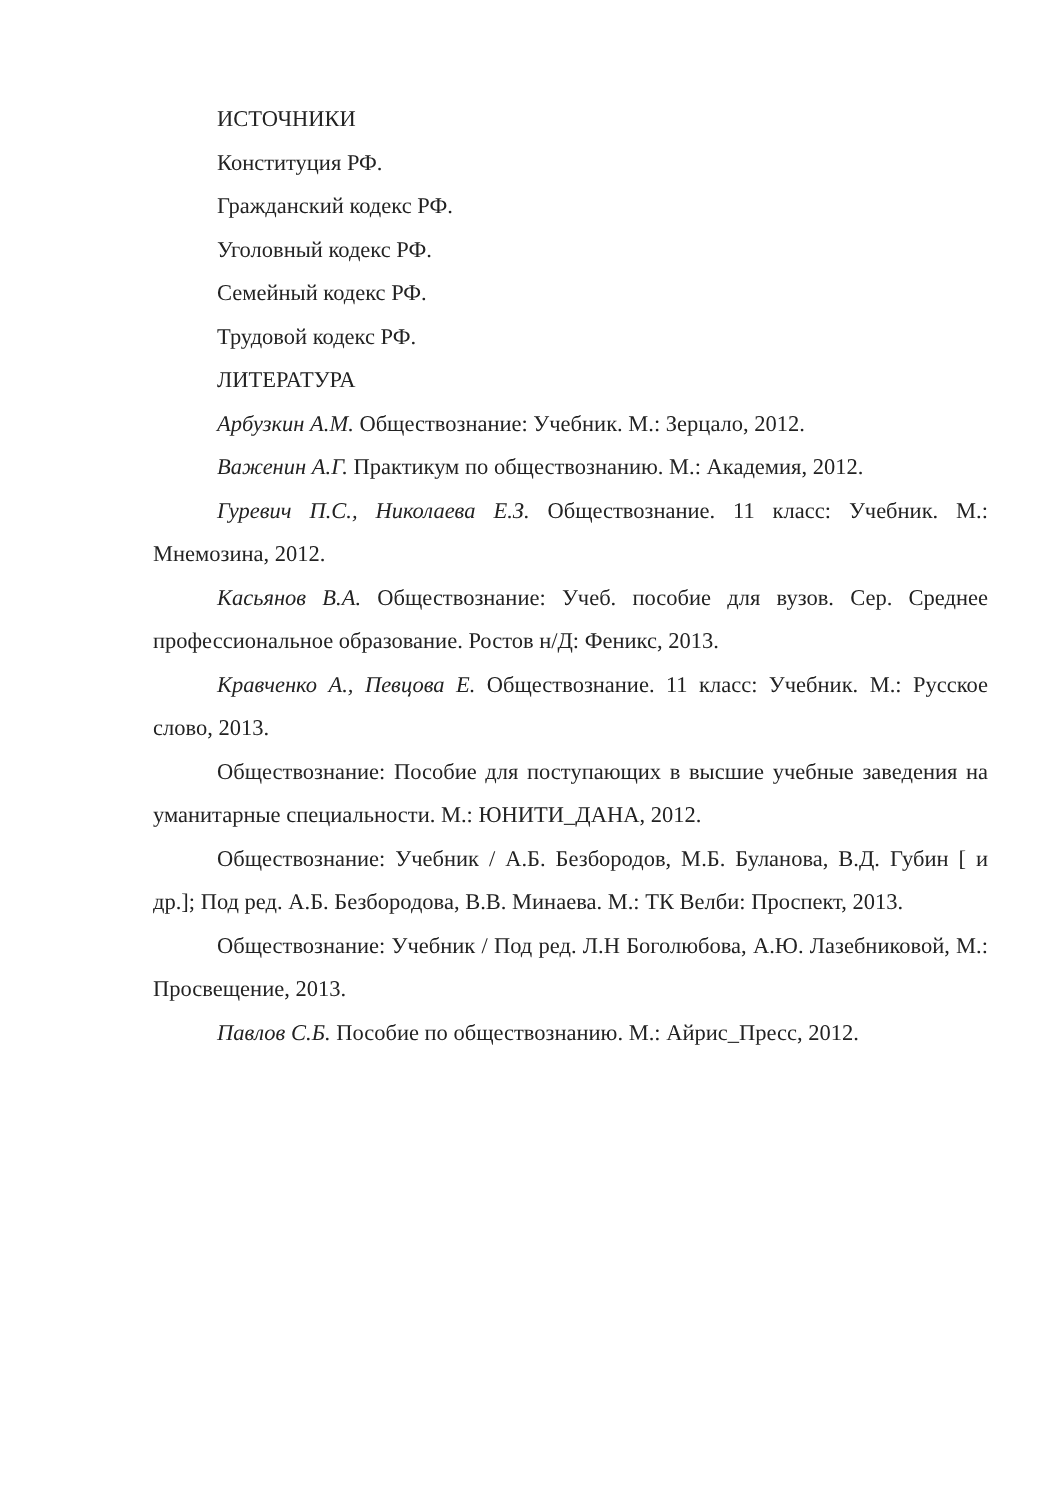ИСТОЧНИКИ
Конституция РФ.
Гражданский кодекс РФ.
Уголовный кодекс РФ.
Семейный кодекс РФ.
Трудовой кодекс РФ.
ЛИТЕРАТУРА
Арбузкин А.М. Обществознание: Учебник. М.: Зерцало, 2012.
Важенин А.Г. Практикум по обществознанию. М.: Академия, 2012.
Гуревич П.С., Николаева Е.З. Обществознание. 11 класс: Учебник. М.: Мнемозина, 2012.
Касьянов В.А. Обществознание: Учеб. пособие для вузов. Сер. Среднее профессиональное образование. Ростов н/Д: Феникс, 2013.
Кравченко А., Певцова Е. Обществознание. 11 класс: Учебник. М.: Русское слово, 2013.
Обществознание: Пособие для поступающих в высшие учебные заведения на уманитарные специальности. М.: ЮНИТИ_ДАНА, 2012.
Обществознание: Учебник / А.Б. Безбородов, М.Б. Буланова, В.Д. Губин [ и др.]; Под ред. А.Б. Безбородова, В.В. Минаева. М.: ТК Велби: Проспект, 2013.
Обществознание: Учебник / Под ред. Л.Н Боголюбова, А.Ю. Лазебниковой, М.: Просвещение, 2013.
Павлов С.Б. Пособие по обществознанию. М.: Айрис_Пресс, 2012.